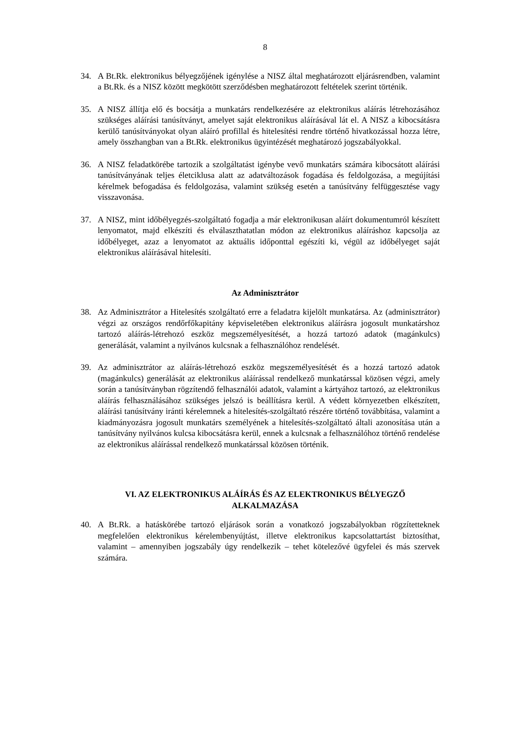8
34. A Bt.Rk. elektronikus bélyegzőjének igénylése a NISZ által meghatározott eljárásrendben, valamint a Bt.Rk. és a NISZ között megkötött szerződésben meghatározott feltételek szerint történik.
35. A NISZ állítja elő és bocsátja a munkatárs rendelkezésére az elektronikus aláírás létrehozásához szükséges aláírási tanúsítványt, amelyet saját elektronikus aláírásával lát el. A NISZ a kibocsátásra kerülő tanúsítványokat olyan aláíró profillal és hitelesítési rendre történő hivatkozással hozza létre, amely összhangban van a Bt.Rk. elektronikus ügyintézését meghatározó jogszabályokkal.
36. A NISZ feladatkörébe tartozik a szolgáltatást igénybe vevő munkatárs számára kibocsátott aláírási tanúsítványának teljes életciklusa alatt az adatváltozások fogadása és feldolgozása, a megújítási kérelmek befogadása és feldolgozása, valamint szükség esetén a tanúsítvány felfüggesztése vagy visszavonása.
37. A NISZ, mint időbélyegzés-szolgáltató fogadja a már elektronikusan aláírt dokumentumról készített lenyomatot, majd elkészíti és elválaszthatatlan módon az elektronikus aláíráshoz kapcsolja az időbélyeget, azaz a lenyomatot az aktuális időponttal egészíti ki, végül az időbélyeget saját elektronikus aláírásával hitelesíti.
Az Adminisztrátor
38. Az Adminisztrátor a Hitelesítés szolgáltató erre a feladatra kijelölt munkatársa. Az (adminisztrátor) végzi az országos rendőrfőkapitány képviseletében elektronikus aláírásra jogosult munkatárshoz tartozó aláírás-létrehozó eszköz megszemélyesítését, a hozzá tartozó adatok (magánkulcs) generálását, valamint a nyilvános kulcsnak a felhasználóhoz rendelését.
39. Az adminisztrátor az aláírás-létrehozó eszköz megszemélyesítését és a hozzá tartozó adatok (magánkulcs) generálását az elektronikus aláírással rendelkező munkatárssal közösen végzi, amely során a tanúsítványban rögzítendő felhasználói adatok, valamint a kártyához tartozó, az elektronikus aláírás felhasználásához szükséges jelszó is beállításra kerül. A védett környezetben elkészített, aláírási tanúsítvány iránti kérelemnek a hitelesítés-szolgáltató részére történő továbbítása, valamint a kiadmányozásra jogosult munkatárs személyének a hitelesítés-szolgáltató általi azonosítása után a tanúsítvány nyilvános kulcsa kibocsátásra kerül, ennek a kulcsnak a felhasználóhoz történő rendelése az elektronikus aláírással rendelkező munkatárssal közösen történik.
VI. AZ ELEKTRONIKUS ALÁÍRÁS ÉS AZ ELEKTRONIKUS BÉLYEGZŐ
ALKALMAZÁSA
40. A Bt.Rk. a hatáskörébe tartozó eljárások során a vonatkozó jogszabályokban rögzítetteknek megfelelően elektronikus kérelembenyújtást, illetve elektronikus kapcsolattartást biztosíthat, valamint – amennyiben jogszabály úgy rendelkezik – tehet kötelezővé ügyfelei és más szervek számára.